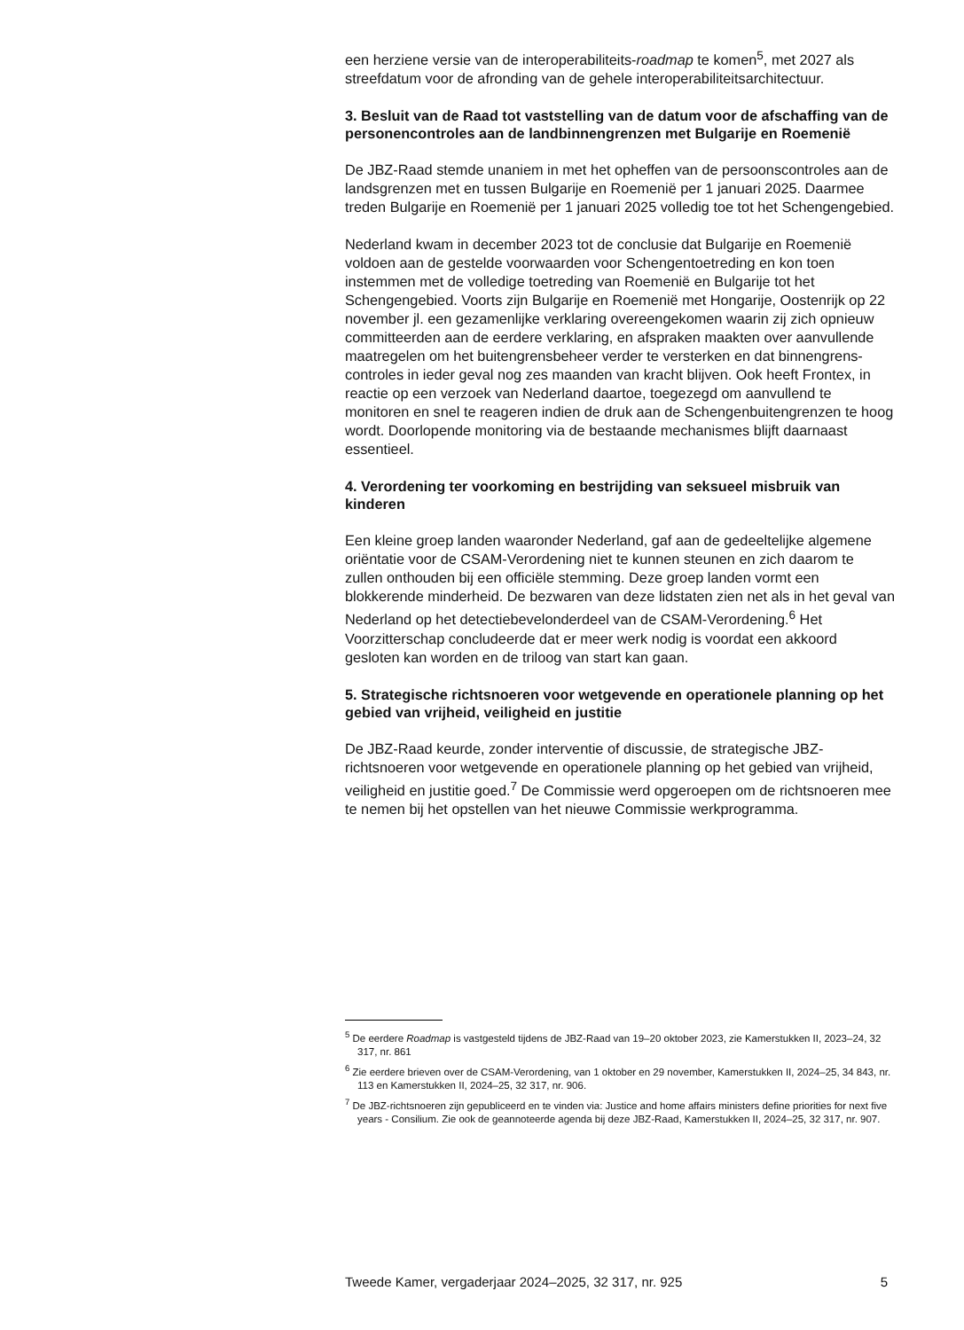een herziene versie van de interoperabiliteits-roadmap te komen<sup>5</sup>, met 2027 als streefdatum voor de afronding van de gehele interoperabili­teitsarchitectuur.
3. Besluit van de Raad tot vaststelling van de datum voor de afschaffing van de personencontroles aan de landbinnengrenzen met Bulgarije en Roemenië
De JBZ-Raad stemde unaniem in met het opheffen van de persoonscon­troles aan de landsgrenzen met en tussen Bulgarije en Roemenië per 1 januari 2025. Daarmee treden Bulgarije en Roemenië per 1 januari 2025 volledig toe tot het Schengengebied.
Nederland kwam in december 2023 tot de conclusie dat Bulgarije en Roemenië voldoen aan de gestelde voorwaarden voor Schengentoe­treding en kon toen instemmen met de volledige toetreding van Roemenië en Bulgarije tot het Schengengebied. Voorts zijn Bulgarije en Roemenië met Hongarije, Oostenrijk op 22 november jl. een gezamenlijke verklaring overeengekomen waarin zij zich opnieuw committeerden aan de eerdere verklaring, en afspraken maakten over aanvullende maatre­gelen om het buitengrensbeheer verder te versterken en dat binnengrens­controles in ieder geval nog zes maanden van kracht blijven. Ook heeft Frontex, in reactie op een verzoek van Nederland daartoe, toegezegd om aanvullend te monitoren en snel te reageren indien de druk aan de Schengenbuitengrenzen te hoog wordt. Doorlopende monitoring via de bestaande mechanismes blijft daarnaast essentieel.
4. Verordening ter voorkoming en bestrijding van seksueel misbruik van kinderen
Een kleine groep landen waaronder Nederland, gaf aan de gedeeltelijke algemene oriëntatie voor de CSAM-Verordening niet te kunnen steunen en zich daarom te zullen onthouden bij een officiële stemming. Deze groep landen vormt een blokkerende minderheid. De bezwaren van deze lidstaten zien net als in het geval van Nederland op het detectiebevel­onderdeel van de CSAM-Verordening.<sup>6</sup> Het Voorzitterschap concludeerde dat er meer werk nodig is voordat een akkoord gesloten kan worden en de triloog van start kan gaan.
5. Strategische richtsnoeren voor wetgevende en operationele planning op het gebied van vrijheid, veiligheid en justitie
De JBZ-Raad keurde, zonder interventie of discussie, de strategische JBZ-richtsnoeren voor wetgevende en operationele planning op het gebied van vrijheid, veiligheid en justitie goed.<sup>7</sup> De Commissie werd opgeroepen om de richtsnoeren mee te nemen bij het opstellen van het nieuwe Commissie werkprogramma.
<sup>5</sup> De eerdere Roadmap is vastgesteld tijdens de JBZ-Raad van 19–20 oktober 2023, zie Kamer­stukken II, 2023–24, 32 317, nr. 861
<sup>6</sup> Zie eerdere brieven over de CSAM-Verordening, van 1 oktober en 29 november, Kamer­stukken II, 2024–25, 34 843, nr. 113 en Kamerstukken II, 2024–25, 32 317, nr. 906.
<sup>7</sup> De JBZ-richtsnoeren zijn gepubliceerd en te vinden via: Justice and home affairs ministers define priorities for next five years - Consilium. Zie ook de geannoteerde agenda bij deze JBZ-Raad, Kamerstukken II, 2024–25, 32 317, nr. 907.
Tweede Kamer, vergaderjaar 2024–2025, 32 317, nr. 925 5